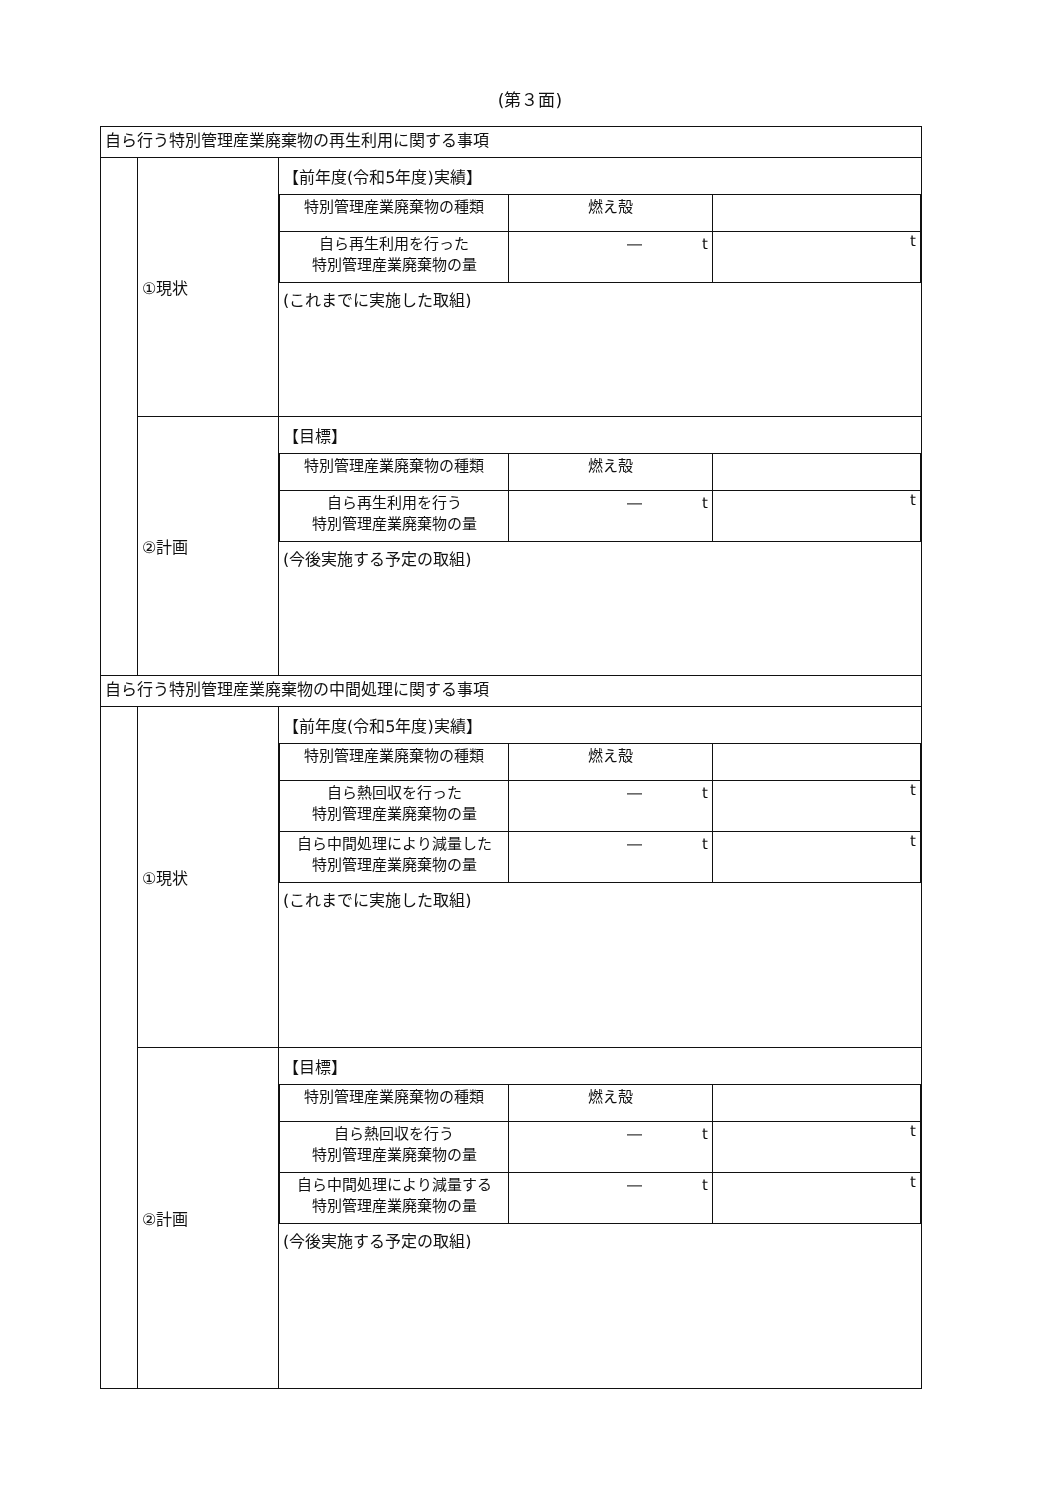(第３面)
| 自ら行う特別管理産業廃棄物の再生利用に関する事項 | | |
| | ①現状 | 【前年度(令和5年度)実績】 / 特別管理産業廃棄物の種類 / 燃え殻 / / / 自ら再生利用を行った 特別管理産業廃棄物の量 / ― t / t / (これまでに実施した取組) |
| | ②計画 | 【目標】 / 特別管理産業廃棄物の種類 / 燃え殻 / / / 自ら再生利用を行う 特別管理産業廃棄物の量 / ― t / t / (今後実施する予定の取組) |
| 自ら行う特別管理産業廃棄物の中間処理に関する事項 | | |
| | ①現状 | 【前年度(令和5年度)実績】 / 特別管理産業廃棄物の種類 / 燃え殻 / / / 自ら熱回収を行った 特別管理産業廃棄物の量 / ― t / t / / 自ら中間処理により減量した 特別管理産業廃棄物の量 / ― t / t / (これまでに実施した取組) |
| | ②計画 | 【目標】 / 特別管理産業廃棄物の種類 / 燃え殻 / / / 自ら熱回収を行う 特別管理産業廃棄物の量 / ― t / t / / 自ら中間処理により減量する 特別管理産業廃棄物の量 / ― t / t / (今後実施する予定の取組) |